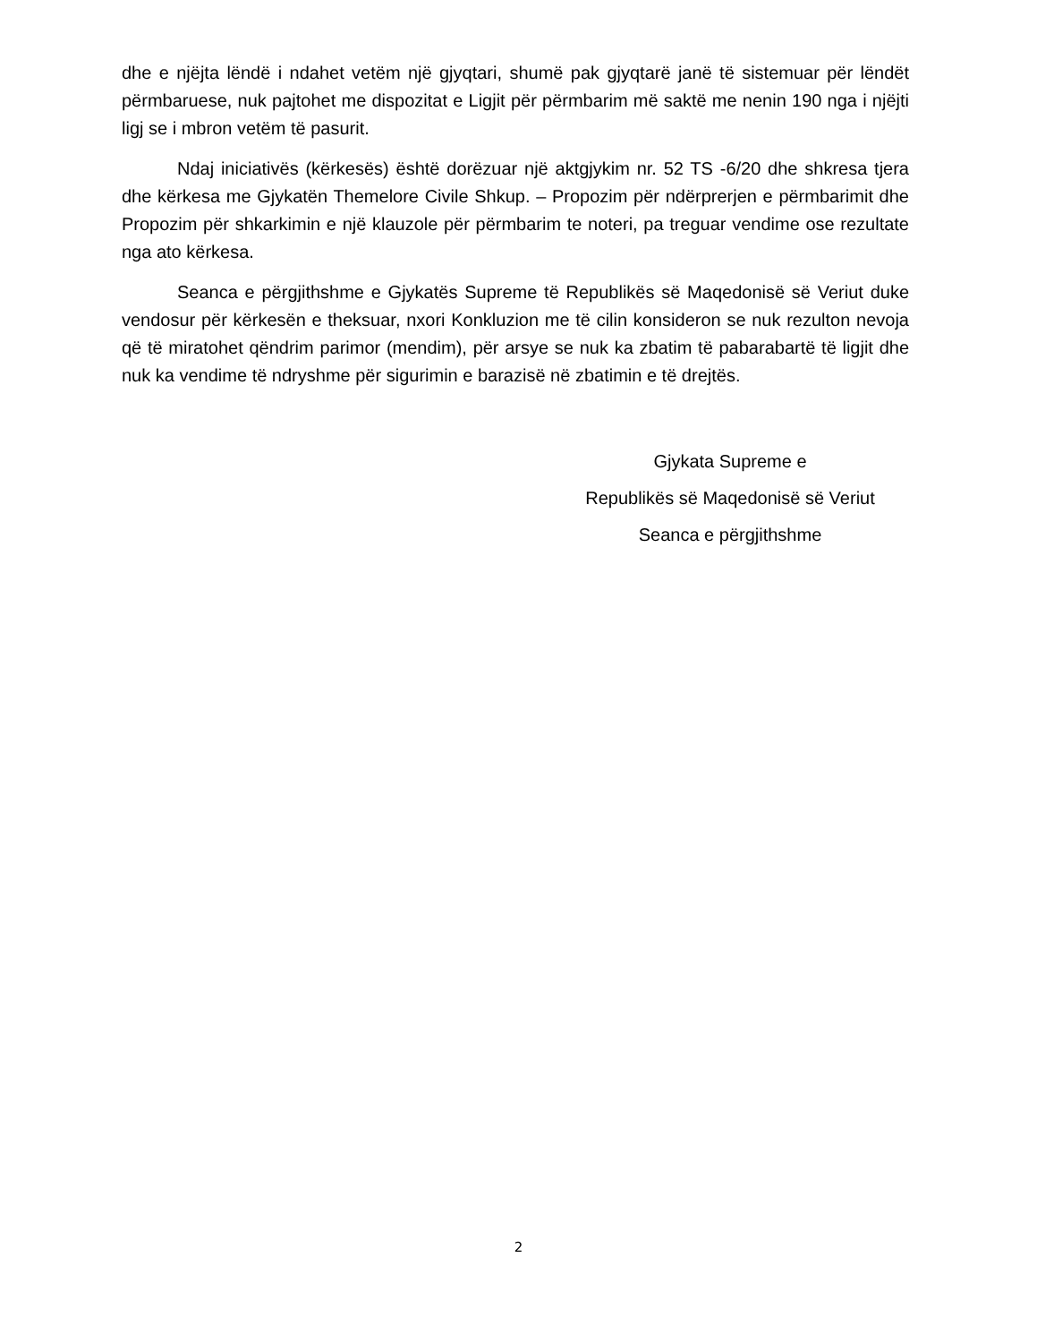dhe e njëjta lëndë i ndahet vetëm një gjyqtari, shumë pak gjyqtarë janë të sistemuar për lëndët përmbaruese, nuk pajtohet me dispozitat e Ligjit për përmbarim më saktë me nenin 190 nga i njëjti ligj se i mbron vetëm të pasurit.
Ndaj iniciativës (kërkesës) është dorëzuar një aktgjykim nr. 52 TS -6/20 dhe shkresa tjera dhe kërkesa me Gjykatën Themelore Civile Shkup. – Propozim për ndërprerjen e përmbarimit dhe Propozim për shkarkimin e një klauzole për përmbarim te noteri, pa treguar vendime ose rezultate nga ato kërkesa.
Seanca e përgjithshme e Gjykatës Supreme të Republikës së Maqedonisë së Veriut duke vendosur për kërkesën e theksuar, nxori Konkluzion me të cilin konsideron se nuk rezulton nevoja që të miratohet qëndrim parimor (mendim), për arsye se nuk ka zbatim të pabarabartë të ligjit dhe nuk ka vendime të ndryshme për sigurimin e barazisë në zbatimin e të drejtës.
Gjykata Supreme e
Republikës së Maqedonisë së Veriut
Seanca e përgjithshme
2